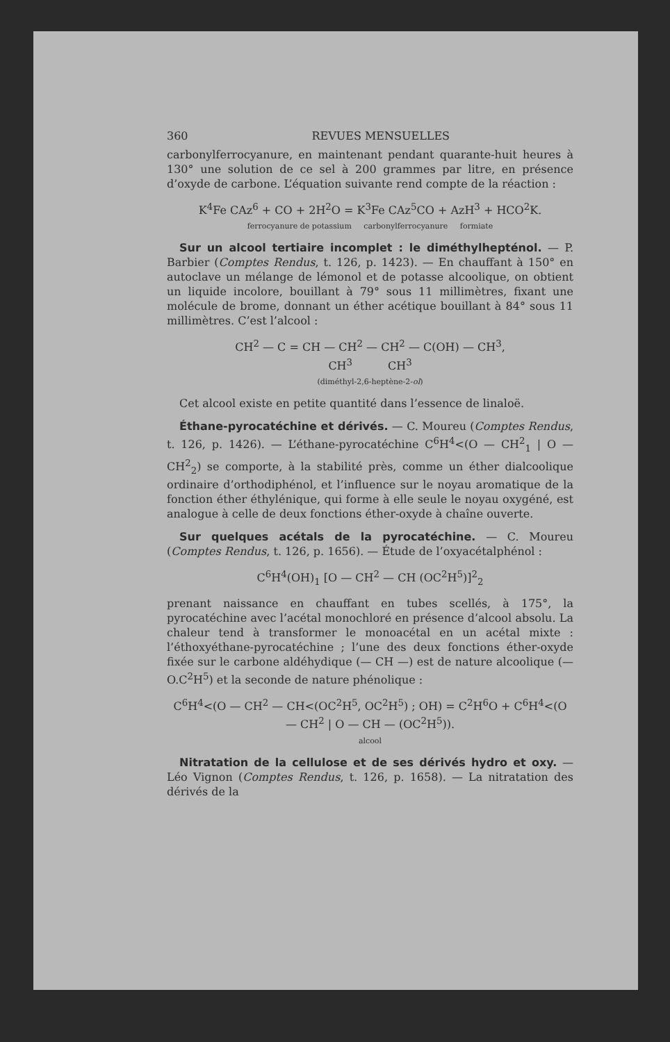360 REVUES MENSUELLES
carbonylferrocyanure, en maintenant pendant quarante-huit heures à 130° une solution de ce sel à 200 grammes par litre, en présence d’oxyde de carbone. L’équation suivante rend compte de la réaction :
K<sup>4</sup>Fe CAz<sup>6</sup> + CO + 2H<sup>2</sup>O = K<sup>3</sup>Fe CAz<sup>5</sup>CO + AzH<sup>3</sup> + HCO<sup>2</sup>K.
ferrocyanure de potassium carbonylferrocyanure formiate
Sur un alcool tertiaire incomplet : le diméthylhepténol. — P. Barbier (Comptes Rendus, t. 126, p. 1423). — En chauffant à 150° en autoclave un mélange de lémonol et de potasse alcoolique, on obtient un liquide incolore, bouillant à 79° sous 11 millimètres, fixant une molécule de brome, donnant un éther acétique bouillant à 84° sous 11 millimètres. C’est l’alcool :
CH<sup>2</sup> — C = CH — CH<sup>2</sup> — CH<sup>2</sup> — C(OH) — CH<sup>3</sup>,
CH<sup>3</sup> CH<sup>3</sup>
(diméthyl-2,6-heptène-2-ol)
Cet alcool existe en petite quantité dans l’essence de linaloë.
Éthane-pyrocatéchine et dérivés. — C. Moureu (Comptes Rendus, t. 126, p. 1426). — L’éthane-pyrocatéchine C<sup>6</sup>H<sup>4</sup><(O — CH<sup>2</sup><sub>1</sub> | O — CH<sup>2</sup><sub>2</sub>) se comporte, à la stabilité près, comme un éther dialcoolique ordinaire d’orthodiphénol, et l’influence sur le noyau aromatique de la fonction éther éthylénique, qui forme à elle seule le noyau oxygéné, est analogue à celle de deux fonctions éther-oxyde à chaîne ouverte.
Sur quelques acétals de la pyrocatéchine. — C. Moureu (Comptes Rendus, t. 126, p. 1656). — Étude de l’oxyacétalphénol :
C<sup>6</sup>H<sup>4</sup>(OH)<sub>1</sub> [O — CH<sup>2</sup> — CH (OC<sup>2</sup>H<sup>5</sup>)]<sup>2</sup><sub>2</sub>
prenant naissance en chauffant en tubes scellés, à 175°, la pyrocatéchine avec l’acétal monochloré en présence d’alcool absolu. La chaleur tend à transformer le monoacétal en un acétal mixte : l’éthoxyéthane-pyrocatéchine ; l’une des deux fonctions éther-oxyde fixée sur le carbone aldéhydique (— CH —) est de nature alcoolique (— O.C<sup>2</sup>H<sup>5</sup>) et la seconde de nature phénolique :
C<sup>6</sup>H<sup>4</sup><(O — CH<sup>2</sup> — CH<(OC<sup>2</sup>H<sup>5</sup>, OC<sup>2</sup>H<sup>5</sup>) ; OH) = C<sup>2</sup>H<sup>6</sup>O + C<sup>6</sup>H<sup>4</sup><(O — CH<sup>2</sup> | O — CH — (OC<sup>2</sup>H<sup>5</sup>)).
alcool
Nitratation de la cellulose et de ses dérivés hydro et oxy. — Léo Vignon (Comptes Rendus, t. 126, p. 1658). — La nitratation des dérivés de la